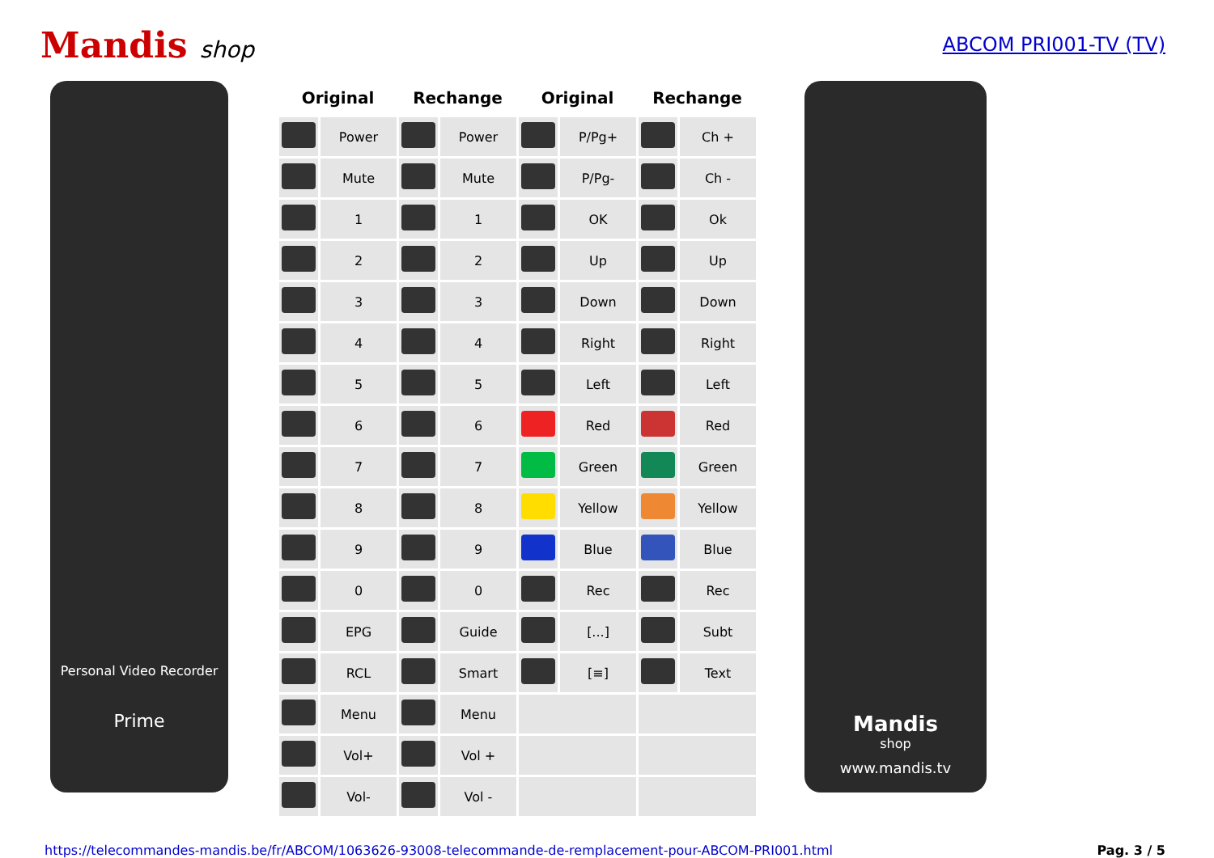Mandis shop
ABCOM PRI001-TV (TV)
Personal Video Recorder
Prime
| Original | | Rechange | | Original | | Rechange | |
| --- | --- | --- | --- | --- | --- | --- | --- |
| | Power | | Power | | P/Pg+ | | Ch + |
| | Mute | | Mute | | P/Pg- | | Ch - |
| | 1 | | 1 | | OK | | Ok |
| | 2 | | 2 | | Up | | Up |
| | 3 | | 3 | | Down | | Down |
| | 4 | | 4 | | Right | | Right |
| | 5 | | 5 | | Left | | Left |
| | 6 | | 6 | | Red | | Red |
| | 7 | | 7 | | Green | | Green |
| | 8 | | 8 | | Yellow | | Yellow |
| | 9 | | 9 | | Blue | | Blue |
| | 0 | | 0 | | Rec | | Rec |
| | EPG | | Guide | | [...] | | Subt |
| | RCL | | Smart | | [≡] | | Text |
| | Menu | | Menu | | | | |
| | Vol+ | | Vol + | | | | |
| | Vol- | | Vol - | | | | |
Mandis
shop
www.mandis.tv
https://telecommandes-mandis.be/fr/ABCOM/1063626-93008-telecommande-de-remplacement-pour-ABCOM-PRI001.html Pag. 3 / 5